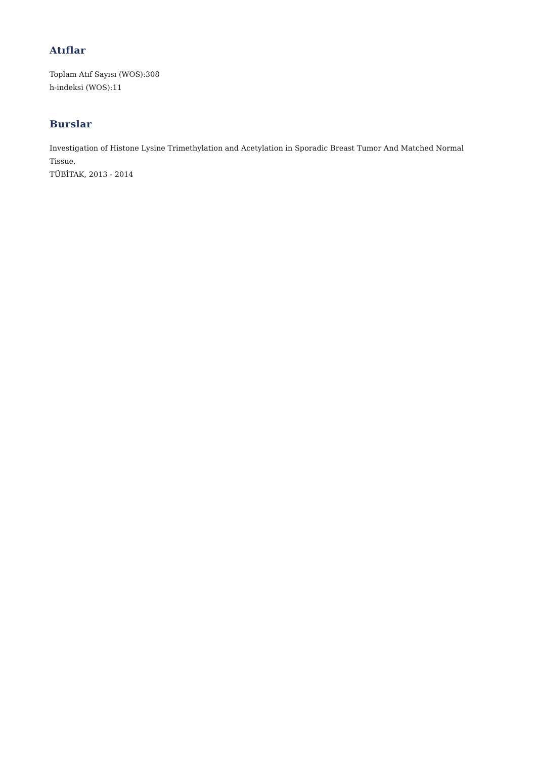Atıflar
Toplam Atıf Sayısı (WOS):308
h-indeksi (WOS):11
Burslar
Investigation of Histone Lysine Trimethylation and Acetylation in Sporadic Breast Tumor And Matched Normal Tissue,
TÜBİTAK, 2013 - 2014